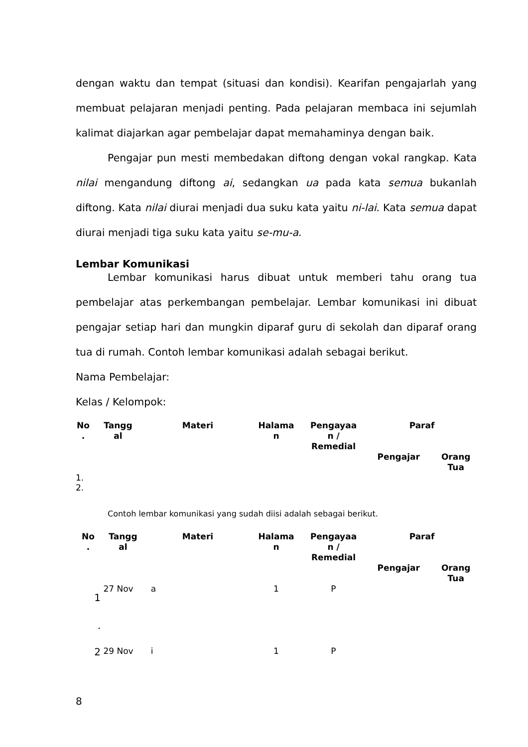dengan waktu dan tempat (situasi dan kondisi). Kearifan pengajarlah yang membuat pelajaran menjadi penting. Pada pelajaran membaca ini sejumlah kalimat diajarkan agar pembelajar dapat memahaminya dengan baik.
Pengajar pun mesti membedakan diftong dengan vokal rangkap. Kata nilai mengandung diftong ai, sedangkan ua pada kata semua bukanlah diftong. Kata nilai diurai menjadi dua suku kata yaitu ni-lai. Kata semua dapat diurai menjadi tiga suku kata yaitu se-mu-a.
Lembar Komunikasi
Lembar komunikasi harus dibuat untuk memberi tahu orang tua pembelajar atas perkembangan pembelajar. Lembar komunikasi ini dibuat pengajar setiap hari dan mungkin diparaf guru di sekolah dan diparaf orang tua di rumah. Contoh lembar komunikasi adalah sebagai berikut.
Nama Pembelajar:
Kelas / Kelompok:
| No . | Tangg al | Materi | Halama n | Pengayaa n / Remedial | Paraf | |
| --- | --- | --- | --- | --- | --- | --- |
| | | | | | Pengajar | Orang Tua |
| 1. | | | | | | |
| 2. | | | | | | |
Contoh lembar komunikasi yang sudah diisi adalah sebagai berikut.
| No . | Tangg al | Materi | Halama n | Pengayaa n / Remedial | Paraf | |
| --- | --- | --- | --- | --- | --- | --- |
| | | | | | Pengajar | Orang Tua |
| 1 . | 27 Nov | a | 1 | P | | |
| 2 | 29 Nov | i | 1 | P | | |
8